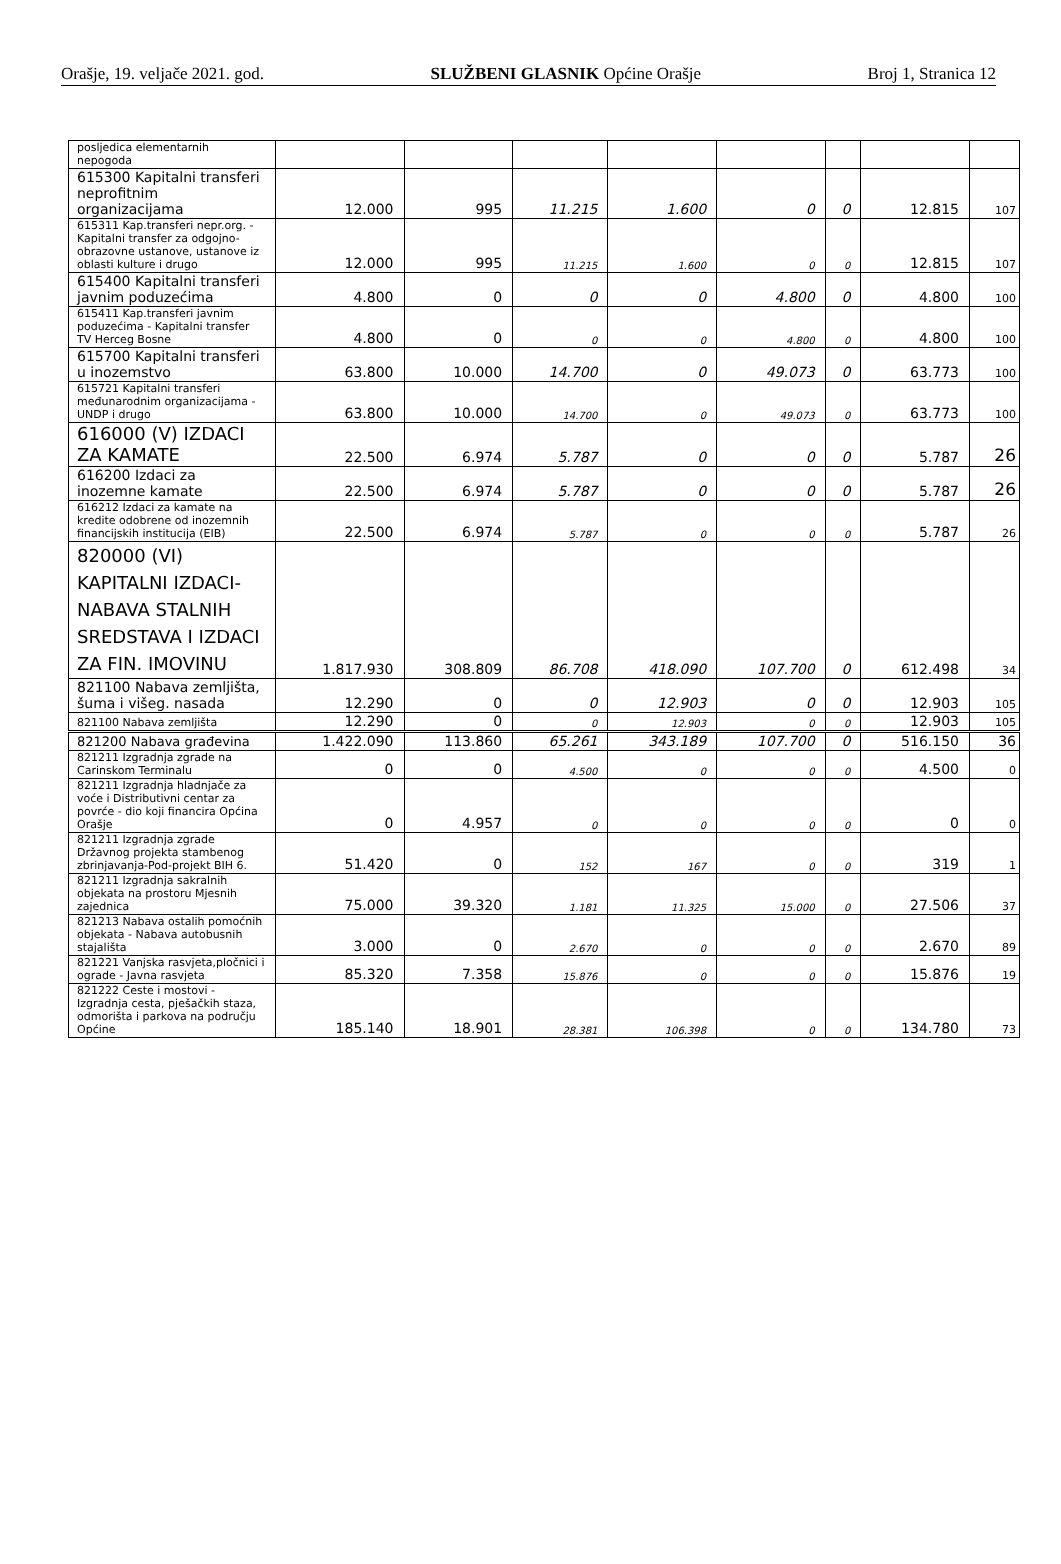Orašje, 19. veljače 2021. god. SLUŽBENI GLASNIK Općine Orašje Broj 1, Stranica 12
| posljedica elementarnih nepogoda | | | | | | | | |
| 615300 Kapitalni transferi neprofitnim organizacijama | 12.000 | 995 | 11.215 | 1.600 | 0 | 0 | 12.815 | 107 |
| 615311 Kap.transferi nepr.org. - Kapitalni transfer za odgojno-obrazovne ustanove, ustanove iz oblasti kulture i drugo | 12.000 | 995 | 11.215 | 1.600 | 0 | 0 | 12.815 | 107 |
| 615400 Kapitalni transferi javnim poduzećima | 4.800 | 0 | 0 | 0 | 4.800 | 0 | 4.800 | 100 |
| 615411 Kap.transferi javnim poduzećima - Kapitalni transfer TV Herceg Bosne | 4.800 | 0 | 0 | 0 | 4.800 | 0 | 4.800 | 100 |
| 615700 Kapitalni transferi u inozemstvo | 63.800 | 10.000 | 14.700 | 0 | 49.073 | 0 | 63.773 | 100 |
| 615721 Kapitalni transferi međunarodnim organizacijama - UNDP i drugo | 63.800 | 10.000 | 14.700 | 0 | 49.073 | 0 | 63.773 | 100 |
| 616000 (V) IZDACI ZA KAMATE | 22.500 | 6.974 | 5.787 | 0 | 0 | 0 | 5.787 | 26 |
| 616200 Izdaci za inozemne kamate | 22.500 | 6.974 | 5.787 | 0 | 0 | 0 | 5.787 | 26 |
| 616212 Izdaci za kamate na kredite odobrene od inozemnih financijskih institucija (EIB) | 22.500 | 6.974 | 5.787 | 0 | 0 | 0 | 5.787 | 26 |
| 820000 (VI) KAPITALNI IZDACI-NABAVA STALNIH SREDSTAVA I IZDACI ZA FIN. IMOVINU | 1.817.930 | 308.809 | 86.708 | 418.090 | 107.700 | 0 | 612.498 | 34 |
| 821100 Nabava zemljišta, šuma i višeg. nasada | 12.290 | 0 | 0 | 12.903 | 0 | 0 | 12.903 | 105 |
| 821100 Nabava zemljišta | 12.290 | 0 | 0 | 12.903 | 0 | 0 | 12.903 | 105 |
| 821200 Nabava građevina | 1.422.090 | 113.860 | 65.261 | 343.189 | 107.700 | 0 | 516.150 | 36 |
| 821211 Izgradnja zgrade na Carinskom Terminalu | 0 | 0 | 4.500 | 0 | 0 | 0 | 4.500 | 0 |
| 821211 Izgradnja hladnjače za voće i Distributivni centar za povrće - dio koji financira Općina Orašje | 0 | 4.957 | 0 | 0 | 0 | 0 | 0 | 0 |
| 821211 Izgradnja zgrade Državnog projekta stambenog zbrinjavanja-Pod-projekt BIH 6. | 51.420 | 0 | 152 | 167 | 0 | 0 | 319 | 1 |
| 821211 Izgradnja sakralnih objekata na prostoru Mjesnih zajednica | 75.000 | 39.320 | 1.181 | 11.325 | 15.000 | 0 | 27.506 | 37 |
| 821213 Nabava ostalih pomoćnih objekata - Nabava autobusnih stajališta | 3.000 | 0 | 2.670 | 0 | 0 | 0 | 2.670 | 89 |
| 821221 Vanjska rasvjeta,pločnici i ograde - Javna rasvjeta | 85.320 | 7.358 | 15.876 | 0 | 0 | 0 | 15.876 | 19 |
| 821222 Ceste i mostovi - Izgradnja cesta, pješačkih staza, odmorišta i parkova na području Općine | 185.140 | 18.901 | 28.381 | 106.398 | 0 | 0 | 134.780 | 73 |